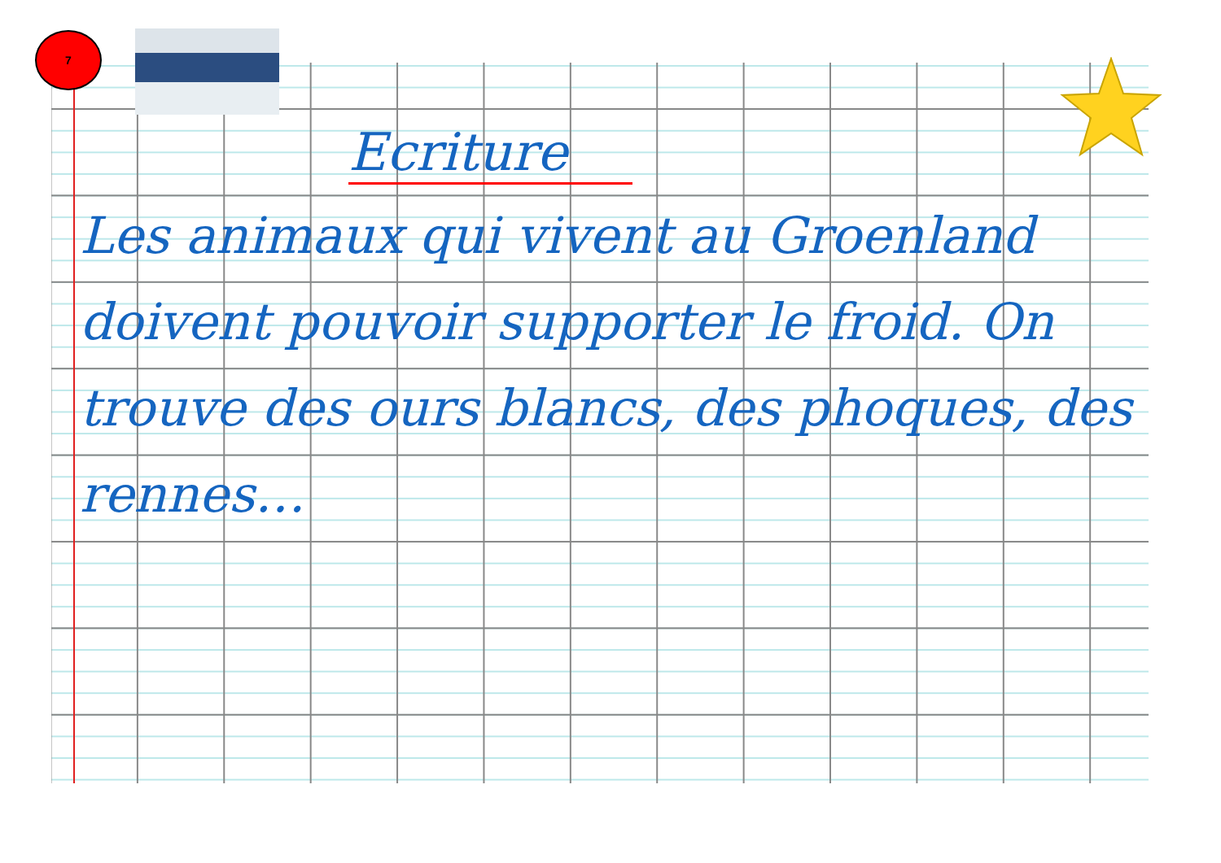7
Ecriture
Les animaux qui vivent au Groenland doivent pouvoir supporter le froid. On trouve des ours blancs, des phoques, des rennes…